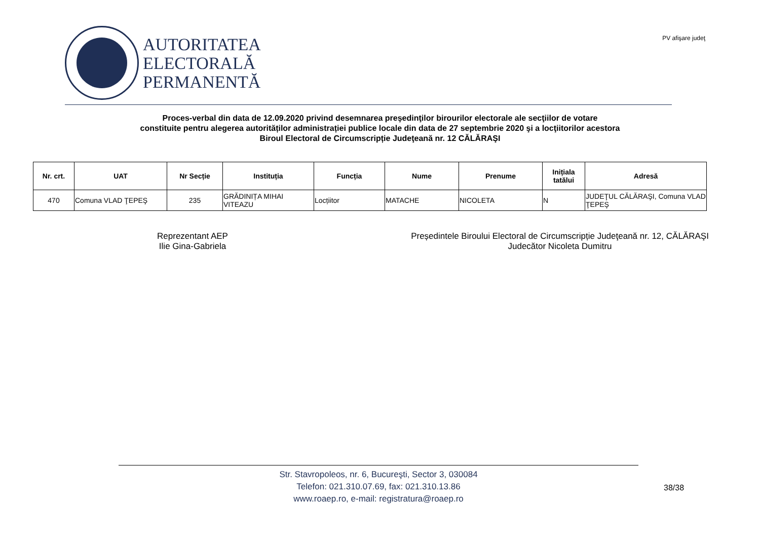AUTORITATEA
ELECTORALĂ
PERMANENTĂ
PV afişare judeţ
Proces-verbal din data de 12.09.2020 privind desemnarea preşedinţilor birourilor electorale ale secţiilor de votare
constituite pentru alegerea autorităților administrației publice locale din data de 27 septembrie 2020 şi a locţiitorilor acestora
Biroul Electoral de Circumscripție Judeţeană nr. 12 CĂLĂRAŞI
| Nr. crt. | UAT | Nr Secție | Instituția | Funcția | Nume | Prenume | Inițiala tatălui | Adresă |
| --- | --- | --- | --- | --- | --- | --- | --- | --- |
| 470 | Comuna VLAD ŢEPEŞ | 235 | GRĂDINIȚA MIHAI VITEAZU | Locțiitor | MATACHE | NICOLETA | N | JUDEŢUL CĂLĂRAŞI, Comuna VLAD ŢEPEŞ |
Reprezentant AEP
Ilie Gina-Gabriela
Președintele Biroului Electoral de Circumscripție Judeţeană nr. 12, CĂLĂRAŞI
Judecător Nicoleta Dumitru
Str. Stavropoleos, nr. 6, Bucureşti, Sector 3, 030084
Telefon: 021.310.07.69, fax: 021.310.13.86
www.roaep.ro, e-mail: registratura@roaep.ro
38/38